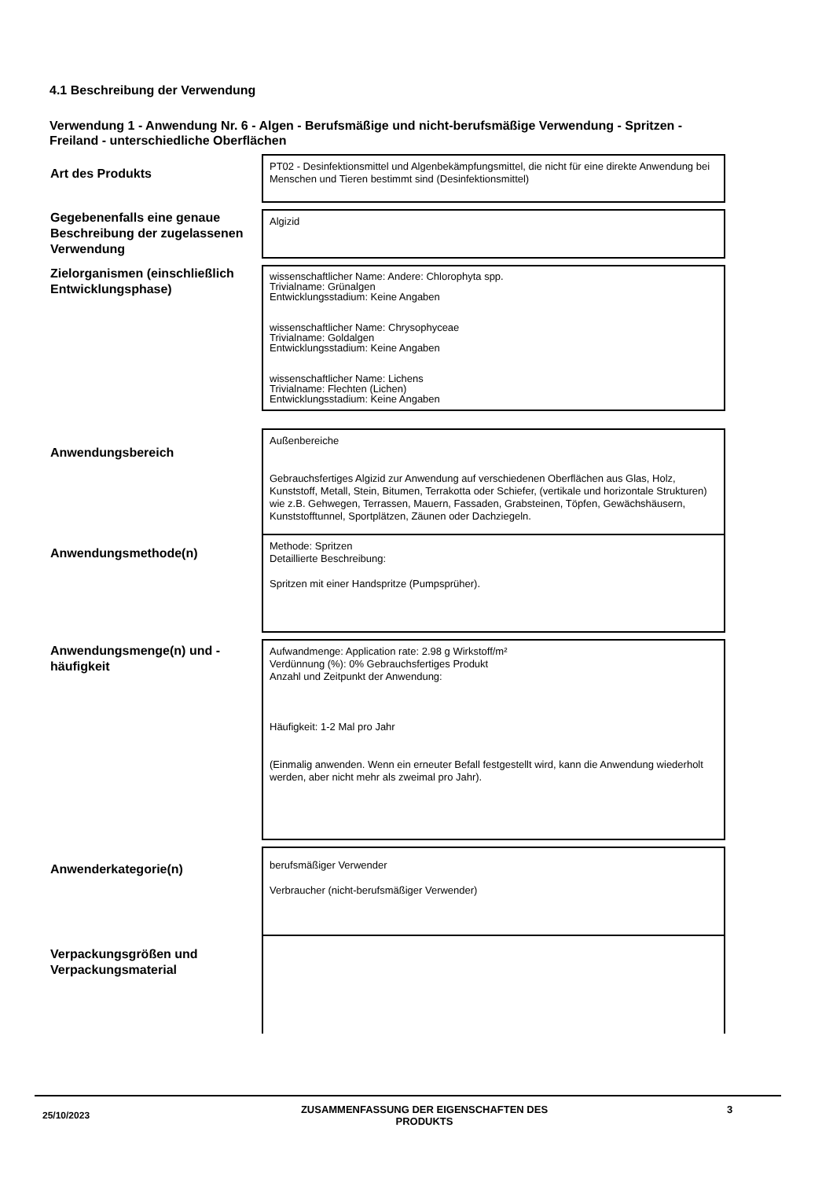4.1 Beschreibung der Verwendung
Verwendung 1 - Anwendung Nr. 6 - Algen - Berufsmäßige und nicht-berufsmäßige Verwendung - Spritzen - Freiland - unterschiedliche Oberflächen
| Art des Produkts | PT02 - Desinfektionsmittel und Algenbekämpfungsmittel, die nicht für eine direkte Anwendung bei Menschen und Tieren bestimmt sind (Desinfektionsmittel) |
| Gegebenenfalls eine genaue Beschreibung der zugelassenen Verwendung | Algizid |
| Zielorganismen (einschließlich Entwicklungsphase) | wissenschaftlicher Name: Andere: Chlorophyta spp. Trivialname: Grünalgen Entwicklungsstadium: Keine Angaben wissenschaftlicher Name: Chrysophyceae Trivialname: Goldalgen Entwicklungsstadium: Keine Angaben wissenschaftlicher Name: Lichens Trivialname: Flechten (Lichen) Entwicklungsstadium: Keine Angaben |
| Anwendungsbereich | Außenbereiche Gebrauchsfertiges Algizid zur Anwendung auf verschiedenen Oberflächen aus Glas, Holz, Kunststoff, Metall, Stein, Bitumen, Terrakotta oder Schiefer, (vertikale und horizontale Strukturen) wie z.B. Gehwegen, Terrassen, Mauern, Fassaden, Grabsteinen, Töpfen, Gewächshäusern, Kunststofftunnel, Sportplätzen, Zäunen oder Dachziegeln. |
| Anwendungsmethode(n) | Methode: Spritzen Detaillierte Beschreibung: Spritzen mit einer Handspritze (Pumpsprüher). |
| Anwendungsmenge(n) und -häufigkeit | Aufwandmenge: Application rate: 2.98 g Wirkstoff/m² Verdünnung (%): 0% Gebrauchsfertiges Produkt Anzahl und Zeitpunkt der Anwendung: Häufigkeit: 1-2 Mal pro Jahr (Einmalig anwenden. Wenn ein erneuter Befall festgestellt wird, kann die Anwendung wiederholt werden, aber nicht mehr als zweimal pro Jahr). |
| Anwenderkategorie(n) | berufsmäßiger Verwender Verbraucher (nicht-berufsmäßiger Verwender) |
| Verpackungsgrößen und Verpackungsmaterial | |
25/10/2023
ZUSAMMENFASSUNG DER EIGENSCHAFTEN DES PRODUKTS
3